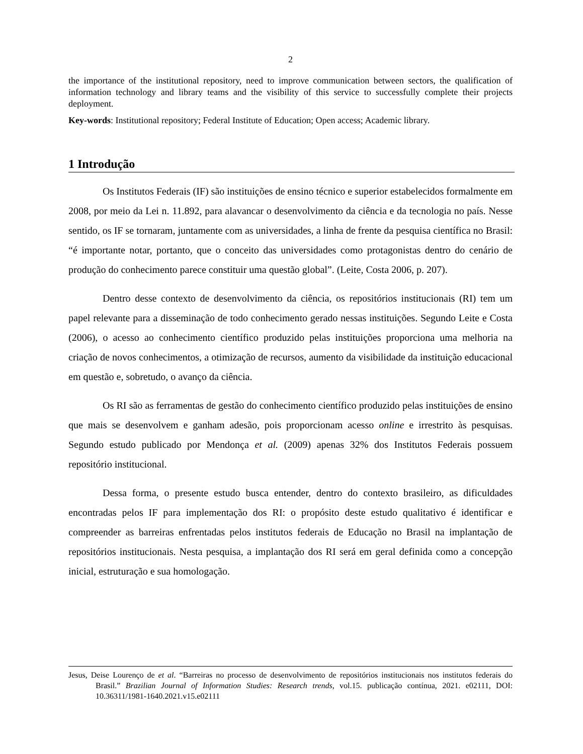2
the importance of the institutional repository, need to improve communication between sectors, the qualification of information technology and library teams and the visibility of this service to successfully complete their projects deployment.
Key-words: Institutional repository; Federal Institute of Education; Open access; Academic library.
1 Introdução
Os Institutos Federais (IF) são instituições de ensino técnico e superior estabelecidos formalmente em 2008, por meio da Lei n. 11.892, para alavancar o desenvolvimento da ciência e da tecnologia no país. Nesse sentido, os IF se tornaram, juntamente com as universidades, a linha de frente da pesquisa científica no Brasil: “é importante notar, portanto, que o conceito das universidades como protagonistas dentro do cenário de produção do conhecimento parece constituir uma questão global”. (Leite, Costa 2006, p. 207).
Dentro desse contexto de desenvolvimento da ciência, os repositórios institucionais (RI) tem um papel relevante para a disseminação de todo conhecimento gerado nessas instituições. Segundo Leite e Costa (2006), o acesso ao conhecimento científico produzido pelas instituições proporciona uma melhoria na criação de novos conhecimentos, a otimização de recursos, aumento da visibilidade da instituição educacional em questão e, sobretudo, o avanço da ciência.
Os RI são as ferramentas de gestão do conhecimento científico produzido pelas instituições de ensino que mais se desenvolvem e ganham adesão, pois proporcionam acesso online e irrestrito às pesquisas. Segundo estudo publicado por Mendonça et al. (2009) apenas 32% dos Institutos Federais possuem repositório institucional.
Dessa forma, o presente estudo busca entender, dentro do contexto brasileiro, as dificuldades encontradas pelos IF para implementação dos RI: o propósito deste estudo qualitativo é identificar e compreender as barreiras enfrentadas pelos institutos federais de Educação no Brasil na implantação de repositórios institucionais. Nesta pesquisa, a implantação dos RI será em geral definida como a concepção inicial, estruturação e sua homologação.
Jesus, Deise Lourenço de et al. “Barreiras no processo de desenvolvimento de repositórios institucionais nos institutos federais do Brasil.” Brazilian Journal of Information Studies: Research trends, vol.15. publicação contínua, 2021. e02111, DOI: 10.36311/1981-1640.2021.v15.e02111